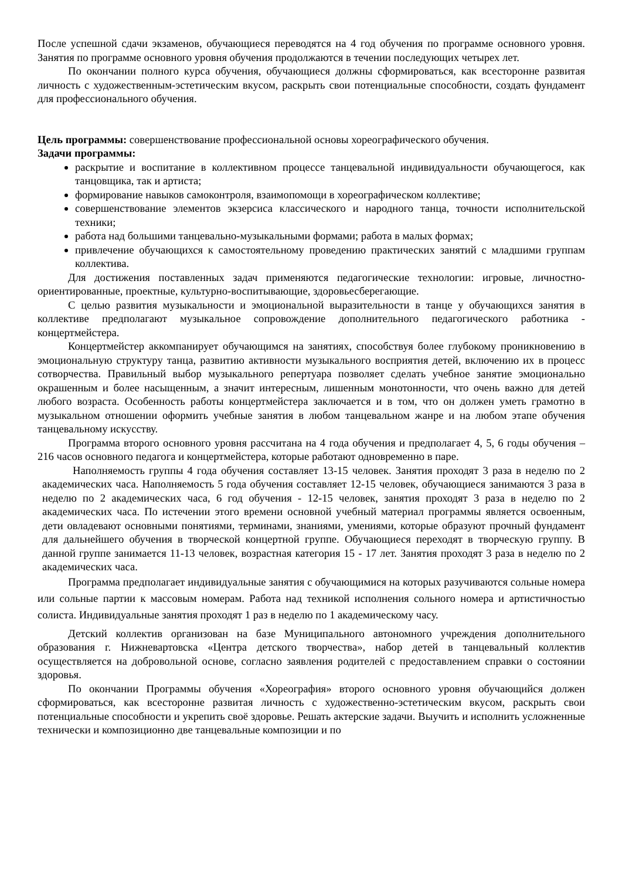После успешной сдачи экзаменов, обучающиеся переводятся на 4 год обучения по программе основного уровня. Занятия по программе основного уровня обучения продолжаются в течении последующих четырех лет.
По окончании полного курса обучения, обучающиеся должны сформироваться, как всесторонне развитая личность с художественным-эстетическим вкусом, раскрыть свои потенциальные способности, создать фундамент для профессионального обучения.
Цель программы: совершенствование профессиональной основы хореографического обучения.
Задачи программы:
раскрытие и воспитание в коллективном процессе танцевальной индивидуальности обучающегося, как танцовщика, так и артиста;
формирование навыков самоконтроля, взаимопомощи в хореографическом коллективе;
совершенствование элементов экзерсиса классического и народного танца, точности исполнительской техники;
работа над большими танцевально-музыкальными формами; работа в малых формах;
привлечение обучающихся к самостоятельному проведению практических занятий с младшими группам коллектива.
Для достижения поставленных задач применяются педагогические технологии: игровые, личностно-ориентированные, проектные, культурно-воспитывающие, здоровьесберегающие.
С целью развития музыкальности и эмоциональной выразительности в танце у обучающихся занятия в коллективе предполагают музыкальное сопровождение дополнительного педагогического работника - концертмейстера.
Концертмейстер аккомпанирует обучающимся на занятиях, способствуя более глубокому проникновению в эмоциональную структуру танца, развитию активности музыкального восприятия детей, включению их в процесс сотворчества. Правильный выбор музыкального репертуара позволяет сделать учебное занятие эмоционально окрашенным и более насыщенным, а значит интересным, лишенным монотонности, что очень важно для детей любого возраста. Особенность работы концертмейстера заключается и в том, что он должен уметь грамотно в музыкальном отношении оформить учебные занятия в любом танцевальном жанре и на любом этапе обучения танцевальному искусству.
Программа второго основного уровня рассчитана на 4 года обучения и предполагает 4, 5, 6 годы обучения – 216 часов основного педагога и концертмейстера, которые работают одновременно в паре.
Наполняемость группы 4 года обучения составляет 13-15 человек. Занятия проходят 3 раза в неделю по 2 академических часа. Наполняемость 5 года обучения составляет 12-15 человек, обучающиеся занимаются 3 раза в неделю по 2 академических часа, 6 год обучения - 12-15 человек, занятия проходят 3 раза в неделю по 2 академических часа. По истечении этого времени основной учебный материал программы является освоенным, дети овладевают основными понятиями, терминами, знаниями, умениями, которые образуют прочный фундамент для дальнейшего обучения в творческой концертной группе. Обучающиеся переходят в творческую группу. В данной группе занимается 11-13 человек, возрастная категория 15 - 17 лет. Занятия проходят 3 раза в неделю по 2 академических часа.
Программа предполагает индивидуальные занятия с обучающимися на которых разучиваются сольные номера или сольные партии к массовым номерам. Работа над техникой исполнения сольного номера и артистичностью солиста. Индивидуальные занятия проходят 1 раз в неделю по 1 академическому часу.
Детский коллектив организован на базе Муниципального автономного учреждения дополнительного образования г. Нижневартовска «Центра детского творчества», набор детей в танцевальный коллектив осуществляется на добровольной основе, согласно заявления родителей с предоставлением справки о состоянии здоровья.
По окончании Программы обучения «Хореография» второго основного уровня обучающийся должен сформироваться, как всесторонне развитая личность с художественно-эстетическим вкусом, раскрыть свои потенциальные способности и укрепить своё здоровье. Решать актерские задачи. Выучить и исполнить усложненные технически и композиционно две танцевальные композиции и по